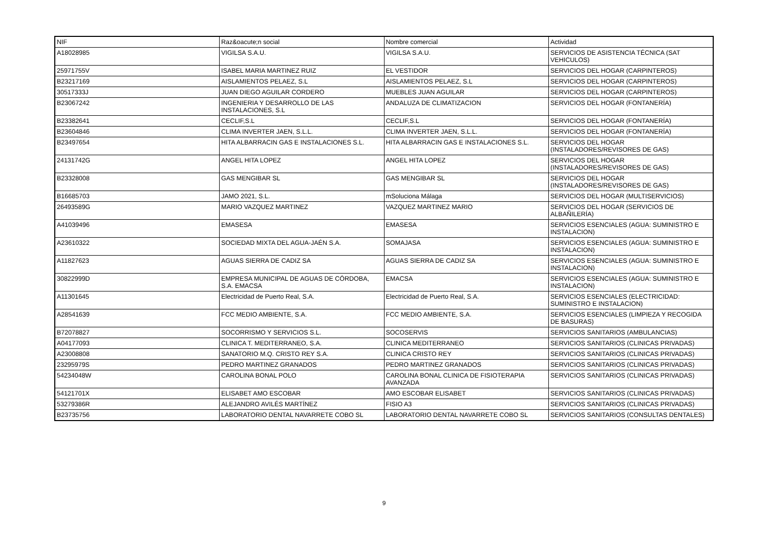| NIF | Raz&oacute;n social | Nombre comercial | Actividad |
| --- | --- | --- | --- |
| A18028985 | VIGILSA S.A.U. | VIGILSA S.A.U. | SERVICIOS DE ASISTENCIA TÉCNICA (SAT VEHICULOS) |
| 25971755V | ISABEL MARIA MARTINEZ RUIZ | EL VESTIDOR | SERVICIOS DEL HOGAR (CARPINTEROS) |
| B23217169 | AISLAMIENTOS PELAEZ, S.L | AISLAMIENTOS PELAEZ, S.L | SERVICIOS DEL HOGAR (CARPINTEROS) |
| 30517333J | JUAN DIEGO AGUILAR CORDERO | MUEBLES JUAN AGUILAR | SERVICIOS DEL HOGAR (CARPINTEROS) |
| B23067242 | INGENIERIA Y DESARROLLO DE LAS INSTALACIONES, S.L | ANDALUZA DE CLIMATIZACION | SERVICIOS DEL HOGAR (FONTANERÍA) |
| B23382641 | CECLIF,S.L | CECLIF,S.L | SERVICIOS DEL HOGAR (FONTANERÍA) |
| B23604846 | CLIMA INVERTER JAEN, S.L.L. | CLIMA INVERTER JAEN, S.L.L. | SERVICIOS DEL HOGAR (FONTANERÍA) |
| B23497654 | HITA ALBARRACIN GAS E INSTALACIONES S.L. | HITA ALBARRACIN GAS E INSTALACIONES S.L. | SERVICIOS DEL HOGAR (INSTALADORES/REVISORES DE GAS) |
| 24131742G | ANGEL HITA LOPEZ | ANGEL HITA LOPEZ | SERVICIOS DEL HOGAR (INSTALADORES/REVISORES DE GAS) |
| B23328008 | GAS MENGIBAR SL | GAS MENGIBAR SL | SERVICIOS DEL HOGAR (INSTALADORES/REVISORES DE GAS) |
| B16685703 | JAMO 2021, S.L. | mSoluciona Málaga | SERVICIOS DEL HOGAR (MULTISERVICIOS) |
| 26493589G | MARIO VAZQUEZ MARTINEZ | VAZQUEZ MARTINEZ MARIO | SERVICIOS DEL HOGAR (SERVICIOS DE ALBAÑILERÍA) |
| A41039496 | EMASESA | EMASESA | SERVICIOS ESENCIALES (AGUA: SUMINISTRO E INSTALACION) |
| A23610322 | SOCIEDAD MIXTA DEL AGUA-JAÉN S.A. | SOMAJASA | SERVICIOS ESENCIALES (AGUA: SUMINISTRO E INSTALACION) |
| A11827623 | AGUAS SIERRA DE CADIZ SA | AGUAS SIERRA DE CADIZ SA | SERVICIOS ESENCIALES (AGUA: SUMINISTRO E INSTALACION) |
| 30822999D | EMPRESA MUNICIPAL DE AGUAS DE CÓRDOBA, S.A. EMACSA | EMACSA | SERVICIOS ESENCIALES (AGUA: SUMINISTRO E INSTALACION) |
| A11301645 | Electricidad de Puerto Real, S.A. | Electricidad de Puerto Real, S.A. | SERVICIOS ESENCIALES (ELECTRICIDAD: SUMINISTRO E INSTALACION) |
| A28541639 | FCC MEDIO AMBIENTE, S.A. | FCC MEDIO AMBIENTE, S.A. | SERVICIOS ESENCIALES (LIMPIEZA Y RECOGIDA DE BASURAS) |
| B72078827 | SOCORRISMO Y SERVICIOS S.L. | SOCOSERVIS | SERVICIOS SANITARIOS (AMBULANCIAS) |
| A04177093 | CLINICA T. MEDITERRANEO, S.A. | CLINICA MEDITERRANEO | SERVICIOS SANITARIOS (CLINICAS PRIVADAS) |
| A23008808 | SANATORIO M.Q. CRISTO REY S.A. | CLINICA CRISTO REY | SERVICIOS SANITARIOS (CLINICAS PRIVADAS) |
| 23295979S | PEDRO MARTINEZ GRANADOS | PEDRO MARTINEZ GRANADOS | SERVICIOS SANITARIOS (CLINICAS PRIVADAS) |
| 54234048W | CAROLINA BONAL POLO | CAROLINA BONAL CLINICA DE FISIOTERAPIA AVANZADA | SERVICIOS SANITARIOS (CLINICAS PRIVADAS) |
| 54121701X | ELISABET AMO ESCOBAR | AMO ESCOBAR ELISABET | SERVICIOS SANITARIOS (CLINICAS PRIVADAS) |
| 53279386R | ALEJANDRO AVILÉS MARTÍNEZ | FISIO A3 | SERVICIOS SANITARIOS (CLINICAS PRIVADAS) |
| B23735756 | LABORATORIO DENTAL NAVARRETE COBO SL | LABORATORIO DENTAL NAVARRETE COBO SL | SERVICIOS SANITARIOS (CONSULTAS DENTALES) |
9